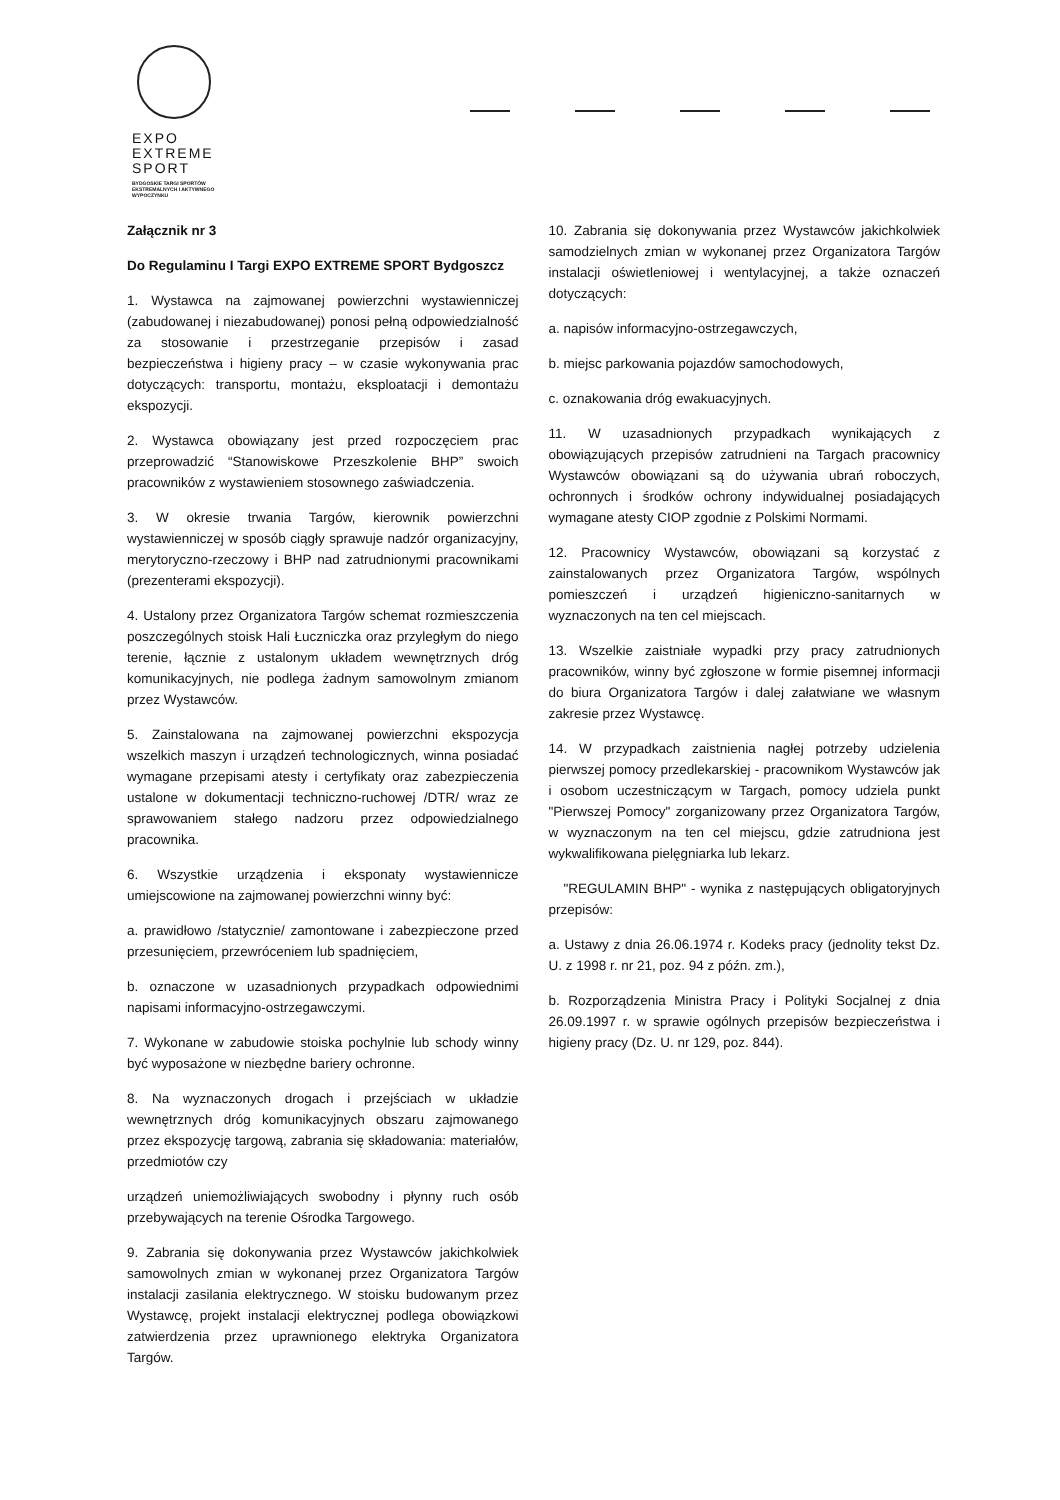EXPO
EXTREME
SPORT
BYDGOSKIE TARGI SPORTÓW
EKSTREMALNYCH I AKTYWNEGO
WYPOCZYNKU
Załącznik nr 3
Do Regulaminu I Targi EXPO EXTREME SPORT Bydgoszcz
1. Wystawca na zajmowanej powierzchni wystawienniczej (zabudowanej i niezabudowanej) ponosi pełną odpowiedzialność za stosowanie i przestrzeganie przepisów i zasad bezpieczeństwa i higieny pracy – w czasie wykonywania prac dotyczących: transportu, montażu, eksploatacji i demontażu ekspozycji.
2. Wystawca obowiązany jest przed rozpoczęciem prac przeprowadzić “Stanowiskowe Przeszkolenie BHP” swoich pracowników z wystawieniem stosownego zaświadczenia.
3. W okresie trwania Targów, kierownik powierzchni wystawienniczej w sposób ciągły sprawuje nadzór organizacyjny, merytoryczno-rzeczowy i BHP nad zatrudnionymi pracownikami (prezenterami ekspozycji).
4. Ustalony przez Organizatora Targów schemat rozmieszczenia poszczególnych stoisk Hali Łuczniczka oraz przyległym do niego terenie, łącznie z ustalonym układem wewnętrznych dróg komunikacyjnych, nie podlega żadnym samowolnym zmianom przez Wystawców.
5. Zainstalowana na zajmowanej powierzchni ekspozycja wszelkich maszyn i urządzeń technologicznych, winna posiadać wymagane przepisami atesty i certyfikaty oraz zabezpieczenia ustalone w dokumentacji techniczno-ruchowej /DTR/ wraz ze sprawowaniem stałego nadzoru przez odpowiedzialnego pracownika.
6. Wszystkie urządzenia i eksponaty wystawiennicze umiejscowione na zajmowanej powierzchni winny być:
a. prawidłowo /statycznie/ zamontowane i zabezpieczone przed przesunięciem, przewróceniem lub spadnięciem,
b. oznaczone w uzasadnionych przypadkach odpowiednimi napisami informacyjno-ostrzegawczymi.
7. Wykonane w zabudowie stoiska pochylnie lub schody winny być wyposażone w niezbędne bariery ochronne.
8. Na wyznaczonych drogach i przejściach w układzie wewnętrznych dróg komunikacyjnych obszaru zajmowanego przez ekspozycję targową, zabrania się składowania: materiałów, przedmiotów czy
urządzeń uniemożliwiających swobodny i płynny ruch osób przebywających na terenie Ośrodka Targowego.
9. Zabrania się dokonywania przez Wystawców jakichkolwiek samowolnych zmian w wykonanej przez Organizatora Targów instalacji zasilania elektrycznego. W stoisku budowanym przez Wystawcę, projekt instalacji elektrycznej podlega obowiązkowi zatwierdzenia przez uprawnionego elektryka Organizatora Targów.
10. Zabrania się dokonywania przez Wystawców jakichkolwiek samodzielnych zmian w wykonanej przez Organizatora Targów instalacji oświetleniowej i wentylacyjnej, a także oznaczeń dotyczących:
a. napisów informacyjno-ostrzegawczych,
b. miejsc parkowania pojazdów samochodowych,
c. oznakowania dróg ewakuacyjnych.
11. W uzasadnionych przypadkach wynikających z obowiązujących przepisów zatrudnieni na Targach pracownicy Wystawców obowiązani są do używania ubrań roboczych, ochronnych i środków ochrony indywidualnej posiadających wymagane atesty CIOP zgodnie z Polskimi Normami.
12. Pracownicy Wystawców, obowiązani są korzystać z zainstalowanych przez Organizatora Targów, wspólnych pomieszczeń i urządzeń higieniczno-sanitarnych w wyznaczonych na ten cel miejscach.
13. Wszelkie zaistniałe wypadki przy pracy zatrudnionych pracowników, winny być zgłoszone w formie pisemnej informacji do biura Organizatora Targów i dalej załatwiane we własnym zakresie przez Wystawcę.
14. W przypadkach zaistnienia nagłej potrzeby udzielenia pierwszej pomocy przedlekarskiej - pracownikom Wystawców jak i osobom uczestniczącym w Targach, pomocy udziela punkt "Pierwszej Pomocy" zorganizowany przez Organizatora Targów, w wyznaczonym na ten cel miejscu, gdzie zatrudniona jest wykwalifikowana pielęgniarka lub lekarz.
"REGULAMIN BHP" - wynika z następujących obligatoryjnych przepisów:
a. Ustawy z dnia 26.06.1974 r. Kodeks pracy (jednolity tekst Dz. U. z 1998 r. nr 21, poz. 94 z późn. zm.),
b. Rozporządzenia Ministra Pracy i Polityki Socjalnej z dnia 26.09.1997 r. w sprawie ogólnych przepisów bezpieczeństwa i higieny pracy (Dz. U. nr 129, poz. 844).